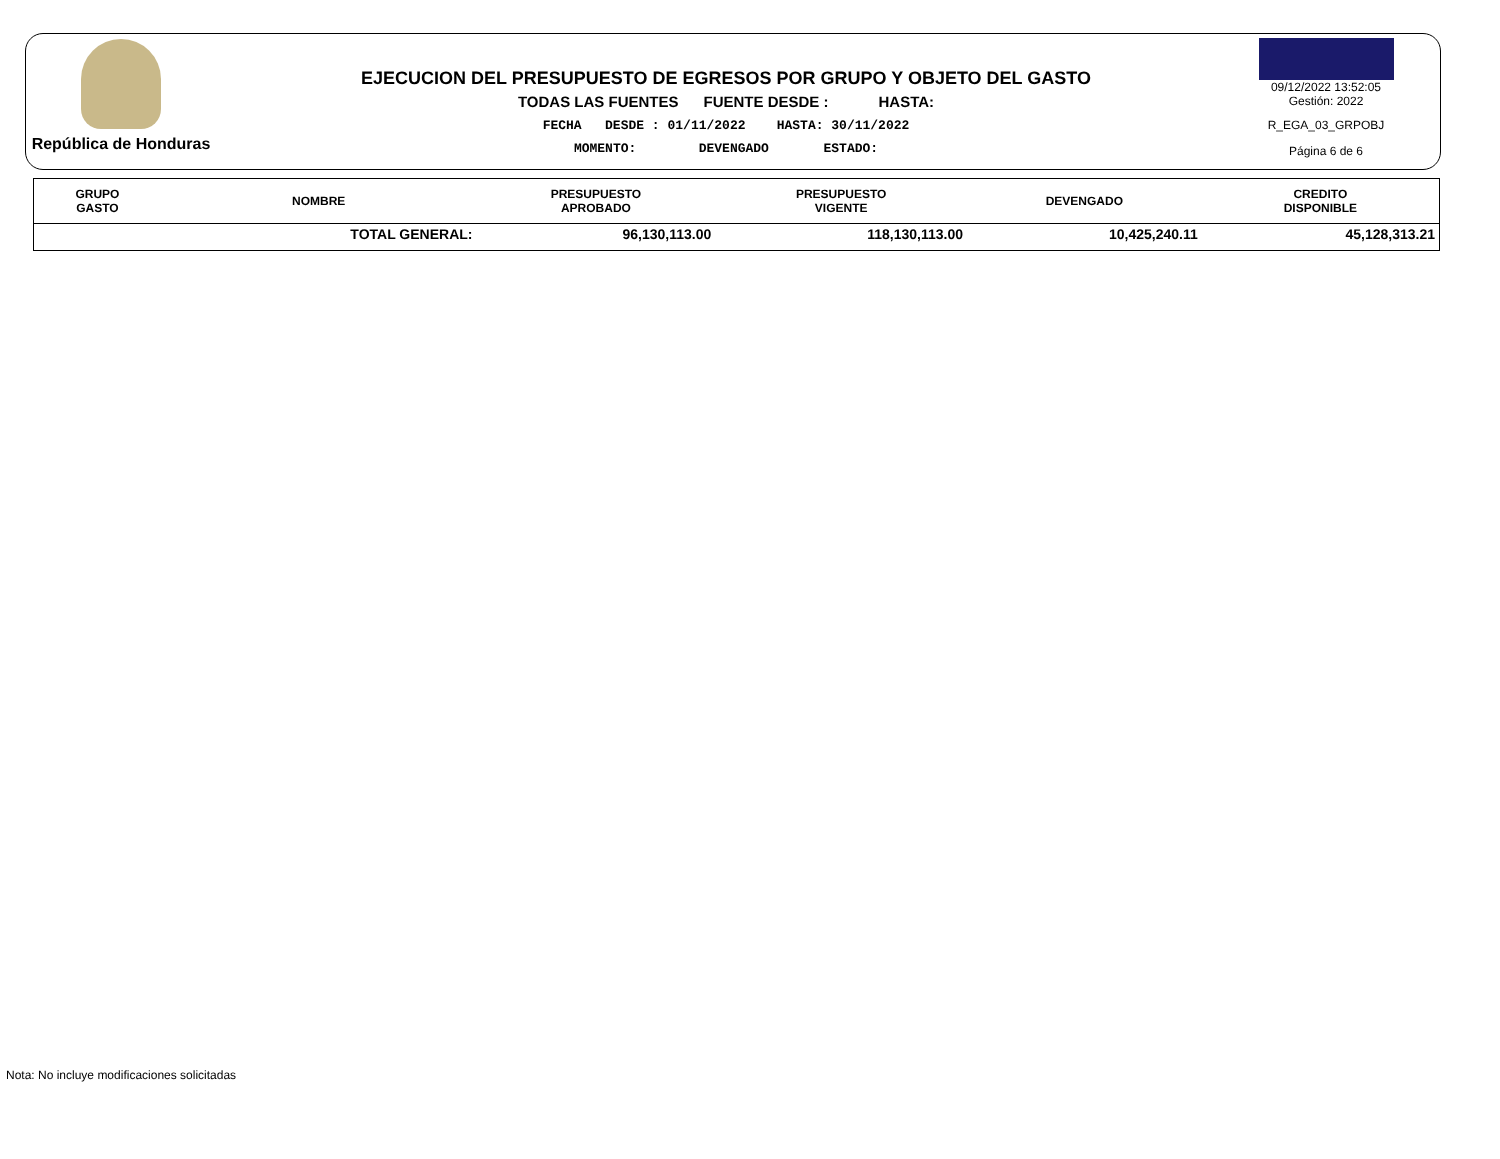República de Honduras
EJECUCION DEL PRESUPUESTO DE EGRESOS POR GRUPO Y OBJETO DEL GASTO
TODAS LAS FUENTES FUENTE DESDE : HASTA:
FECHA DESDE : 01/11/2022 HASTA: 30/11/2022
MOMENTO: DEVENGADO ESTADO:
09/12/2022 13:52:05
Gestión: 2022
R_EGA_03_GRPOBJ
Página 6 de 6
| GRUPO GASTO | NOMBRE | PRESUPUESTO APROBADO | PRESUPUESTO VIGENTE | DEVENGADO | CREDITO DISPONIBLE |
| --- | --- | --- | --- | --- | --- |
| | TOTAL GENERAL: | 96,130,113.00 | 118,130,113.00 | 10,425,240.11 | 45,128,313.21 |
Nota: No incluye modificaciones solicitadas